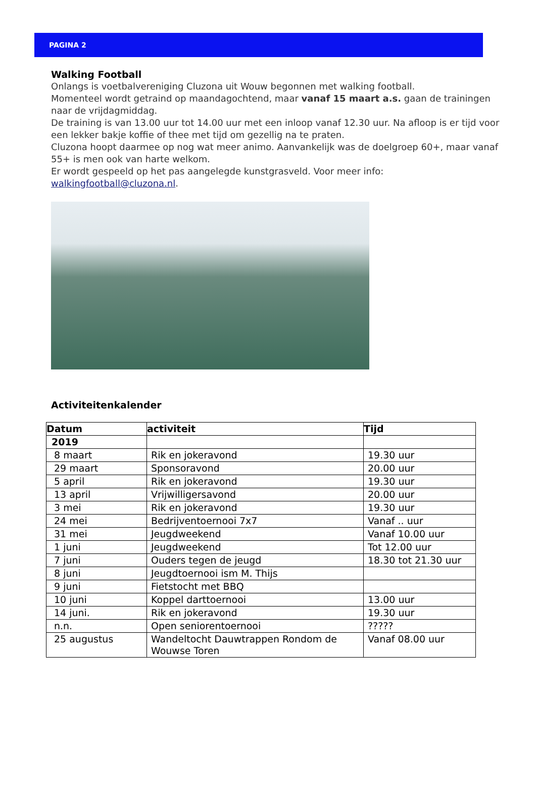PAGINA 2
Walking Football
Onlangs is voetbalvereniging Cluzona uit Wouw begonnen met walking football.
Momenteel wordt getraind op maandagochtend, maar vanaf 15 maart a.s. gaan de trainingen naar de vrijdagmiddag.
De training is van 13.00 uur tot 14.00 uur met een inloop vanaf 12.30 uur. Na afloop is er tijd voor een lekker bakje koffie of thee met tijd om gezellig na te praten.
Cluzona hoopt daarmee op nog wat meer animo. Aanvankelijk was de doelgroep 60+, maar vanaf 55+ is men ook van harte welkom.
Er wordt gespeeld op het pas aangelegde kunstgrasveld. Voor meer info: walkingfootball@cluzona.nl.
Activiteitenkalender
| Datum | activiteit | Tijd |
| --- | --- | --- |
| 2019 | | |
| 8 maart | Rik en jokeravond | 19.30 uur |
| 29 maart | Sponsoravond | 20.00 uur |
| 5 april | Rik en jokeravond | 19.30 uur |
| 13 april | Vrijwilligersavond | 20.00 uur |
| 3 mei | Rik en jokeravond | 19.30 uur |
| 24 mei | Bedrijventoernooi 7x7 | Vanaf .. uur |
| 31 mei | Jeugdweekend | Vanaf 10.00 uur |
| 1 juni | Jeugdweekend | Tot 12.00 uur |
| 7 juni | Ouders tegen de jeugd | 18.30 tot 21.30 uur |
| 8 juni | Jeugdtoernooi ism M. Thijs | |
| 9 juni | Fietstocht met BBQ | |
| 10 juni | Koppel darttoernooi | 13.00 uur |
| 14 juni. | Rik en jokeravond | 19.30 uur |
| n.n. | Open seniorentoernooi | ????? |
| 25 augustus | Wandeltocht Dauwtrappen Rondom de Wouwse Toren | Vanaf 08.00 uur |